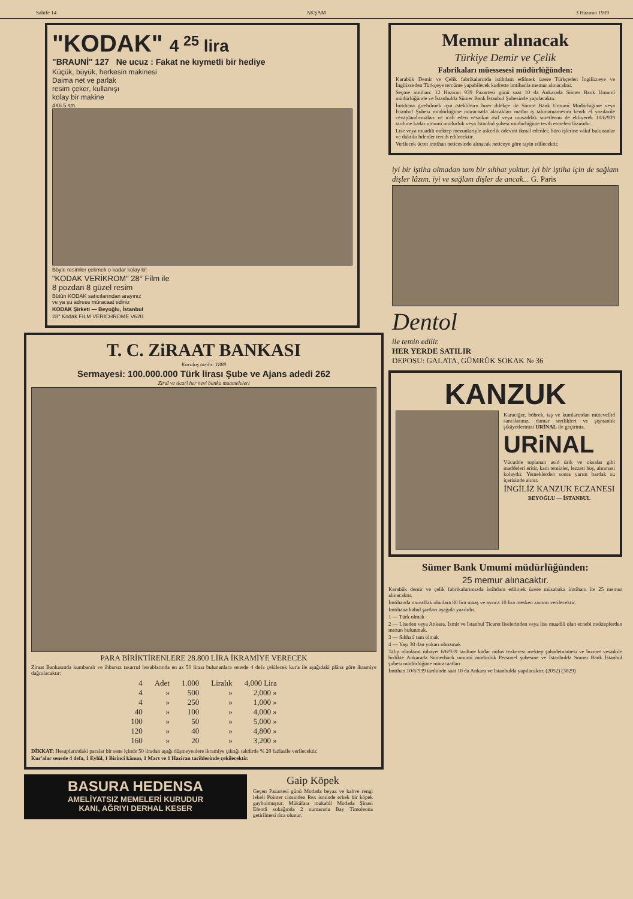Sahife 14 AKŞAM 3 Haziran 1939
"KODAK" 4 <sup>25</sup> lira
"BRAUNİ" 127 Ne ucuz : Fakat ne kıymetli bir hediye
Küçük, büyük, herkesin makinesi
Daima net ve parlak
resim çeker, kullanışı
kolay bir makine
4X6.5 sm.
Böyle resimler çekmek o kadar kolay ki!
"KODAK VERİKROM" 28° Film ile
8 pozdan 8 güzel resim
Bütün KODAK satıcılarından arayınız
ve ya şu adrese müracaat ediniz
KODAK Şirketi — Beyoğlu, İstanbul
28° Kodak FILM VERICHROME V620
T. C. ZiRAAT BANKASI
Kuruluş tarihi: 1888
Sermayesi: 100.000.000 Türk lirası Şube ve Ajans adedi 262
Ziraî ve ticarî her nevi banka muameleleri
PARA BİRİKTİRENLERE 28.800 LİRA İKRAMİYE VERECEK
Ziraat Bankasında kumbaralı ve ihbarsız tasarruf hesablarında en az 50 lirası bulunanlara senede 4 defa çekilecek kur'a ile aşağıdaki plâna göre ikramiye dağıtılacaktır:
| 4 | Adet | 1.000 | Liralık | 4,000 Lira |
| 4 | » | 500 | » | 2,000 » |
| 4 | » | 250 | » | 1,000 » |
| 40 | » | 100 | » | 4,000 » |
| 100 | » | 50 | » | 5,000 » |
| 120 | » | 40 | » | 4,800 » |
| 160 | » | 20 | » | 3,200 » |
DİKKAT: Hesaplarındaki paralar bir sene içinde 50 liradan aşağı düşmeyenlere ikramiye çıktığı takdirde % 20 fazlasile verilecektir.
Kur'alar senede 4 defa, 1 Eylûl, 1 Birinci kânun, 1 Mart ve 1 Haziran tarihlerinde çekilecektir.
BASURA HEDENSA
AMELİYATSIZ MEMELERİ KURUDUR
KANI, AĞRIYI DERHAL KESER
Gaip Köpek
Geçen Pazartesi günü Modada beyaz ve kahve rengi lekeli Pointer cinsinden Rex isminde erkek bir köpek gaybolmuştur. Mükâfata mukabil Modada Şinasi Efendi sokağında 2 numarada Bay Timoleona getirilmesi rica olunur.
Memur alınacak
Türkiye Demir ve Çelik
Fabrikaları müessesesi müdürlüğünden:
Karabük Demir ve Çelik fabrikalarında istihdam edilmek üzere Türkçeden İngilizceye ve İngilizceden Türkçeye tercüme yapabilecek kudrette imtihanla memur alınacaktır.
Seçme imtihan: 12 Haziran 939 Pazartesi günü saat 10 da Ankarada Sümer Bank Umumî müdürlüğünde ve İstanbulda Sümer Bank İstanbul Şubesinde yapılacaktır.
İmtihana girebilmek için isteklileirn birer dilekçe ile Sümre Bank Umumî Müdürlüğüne veya İstanbul Şubesi müdürlüğüne müracaatla alacakları matbu iş talimatnamesini kendi el yazılarile cevaplandırmaları ve icab eden vesaikin asıl veya musaddak suretlerini de ekliyerek 10/6/939 tarihine kadar umumî müdürlük veya İstanbul şubesi müdürlüğüne tevdi etmeleri lâzımdır.
Lise veya muadili mektep mezunlariyle askerlik ödevini ikmal edenler, büro işlerine vakıf bulunanlar ve daktilo bilenler tercih edilecektir.
Verilecek ücret imtihan neticesinde alınacak neticeye göre tayin edilecektir.
iyi bir iştiha olmadan tam bir sıhhat yoktur. iyi bir iştiha için de sağlam dişler lâzım. iyi ve sağlam dişler de ancak... G. Paris
Dentol
ile temin edilir.
HER YERDE SATILIR
DEPOSU: GALATA, GÜMRÜK SOKAK № 36
KANZUK
Karaciğer, böbrek, taş ve kumlarından mütevellid sancılarınız, damar sertlikleri ve şişmanlık şikâyetlerinizi URİNAL ile geçiriniz.
URiNAL
Vücudde toplanan asid ürik ve oksalat gibi maddeleri eritir, kanı temizler, lezzeti hoş, alınması kolaydır. Yemeklerden sonra yarım bardak su içerisinde alınır.
İNGİLİZ KANZUK ECZANESI
BEYOĞLU — İSTANBUL
Sümer Bank Umumi müdürlüğünden:
25 memur alınacaktır.
Karabük demir ve çelik fabrikalarımızda istihdam edilmek üzere müsabaka imtihanı ile 25 memur alınacaktır.
İmtihanda muvaffak olanlara 80 lira maaş ve ayrıca 10 lira mesken zammı verilecektir.
İmtihana kabul şartları aşağıda yazılıdır.
1 — Türk olmak
2 — Liseden veya Ankara, İzmir ve İstanbul Ticaret liselerinden veya lise muadili olan ecnebi mekteplerden mezun bulunmak.
3 — Sıhhatî tam olmak
4 — Yaşı 30 dan yukarı olmamak
Talip olanların nihayet 6/6/939 tarihine kadar nüfus tezkeresi mektep şahadetnamesi ve hizmet vesaikile birlikte Ankarada Sümerbank umumî müdürlük Personel şubesine ve İstanbulda Sümer Bank İstanbul şubesi müdürlüğüne müracaatları.
İmtihan 10/6/939 tarihinde saat 10 da Ankara ve İstanbulda yapılacaktır. (2052) (3829)